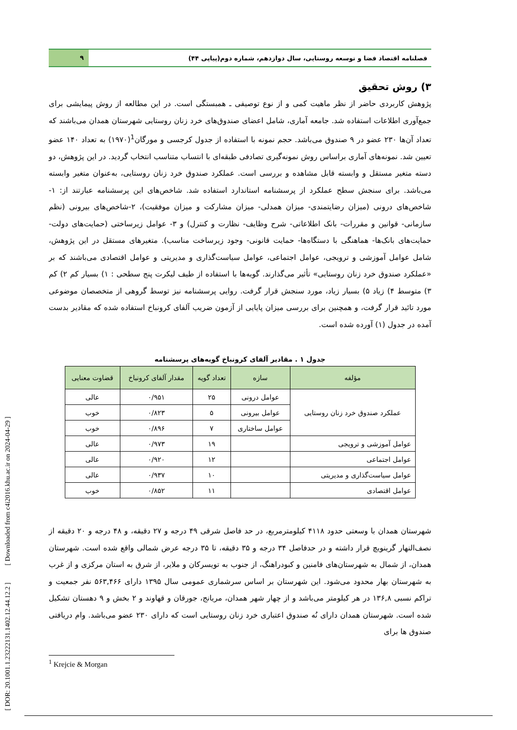فصلنامه اقتصاد فضا و توسعه روستایی، سال دوازدهم، شماره دوم(پیاپی ۴۴)
۹
۳) روش تحقیق
پژوهش کاربردی حاضر از نظر ماهیت کمی و از نوع توصیفی ـ همبستگی است. در این مطالعه از روش پیمایشی برای جمع‌آوری اطلاعات استفاده شد. جامعه آماری، شامل اعضای صندوق‌های خرد زنان روستایی شهرستان همدان می‌باشند که تعداد آن‌ها ۲۳۰ عضو در ۹ صندوق می‌باشد. حجم نمونه با استفاده از جدول کرجسی و مورگان<sup>1</sup>(۱۹۷۰) به تعداد ۱۴۰ عضو تعیین شد. نمونه‌های آماری براساس روش نمونه‌گیری تصادفی طبقه‌ای با انتساب متناسب انتخاب گردید. در این پژوهش، دو دسته متغیر مستقل و وابسته قابل مشاهده و بررسی است. عملکرد صندوق خرد زنان روستایی، به‌عنوان متغیر وابسته می‌باشد. برای سنجش سطح عملکرد از پرسشنامه استاندارد استفاده شد. شاخص‌های این پرسشنامه عبارتند از: ۱-شاخص‌های درونی (میزان رضایتمندی- میزان همدلی- میزان مشارکت و میزان موفقیت)، ۲-شاخص‌های بیرونی (نظم سازمانی- قوانین و مقررات- بانک اطلاعاتی- شرح وظایف- نظارت و کنترل) و ۳- عوامل زیرساختی (حمایت‌های دولت-حمایت‌های بانک‌ها- هماهنگی با دستگاه‌ها- حمایت قانونی- وجود زیرساخت مناسب). متغیرهای مستقل در این پژوهش، شامل عوامل آموزشی و ترویجی، عوامل اجتماعی، عوامل سیاست‌گذاری و مدیریتی و عوامل اقتصادی می‌باشند که بر «عملکرد صندوق خرد زنان روستایی» تأثیر می‌گذارند. گویه‌ها با استفاده از طیف لیکرت پنج سطحی : ۱) بسیار کم ۲) کم ۳) متوسط ۴) زیاد ۵) بسیار زیاد، مورد سنجش قرار گرفت. روایی پرسشنامه نیز توسط گروهی از متخصصان موضوعی مورد تائید قرار گرفت، و همچنین برای بررسی میزان پایایی از آزمون ضریب آلفای کرونباخ استفاده شده که مقادیر بدست آمده در جدول (۱) آورده شده است.
جدول ۱ . مقادیر آلفای کرونباخ گویه‌های پرسشنامه
| مؤلفه | سازه | تعداد گویه | مقدار آلفای کرونباخ | قضاوت معنایی |
| --- | --- | --- | --- | --- |
| عملکرد صندوق خرد زنان روستایی | عوامل درونی | ۲۵ | ۰/۹۵۱ | عالی |
| | عوامل بیرونی | ۵ | ۰/۸۲۳ | خوب |
| | عوامل ساختاری | ۷ | ۰/۸۹۶ | خوب |
| عوامل آموزشی و ترویجی | | ۱۹ | ۰/۹۷۳ | عالی |
| عوامل اجتماعی | | ۱۲ | ۰/۹۲۰ | عالی |
| عوامل سیاست‌گذاری و مدیریتی | | ۱۰ | ۰/۹۳۷ | عالی |
| عوامل اقتصادی | | ۱۱ | ۰/۸۵۲ | خوب |
شهرستان همدان با وسعتی حدود ۴۱۱۸ کیلومترمربع، در حد فاصل شرقی ۴۹ درجه و ۲۷ دقیقه، و ۴۸ درجه و ۲۰ دقیقه از نصف‌النهار گرینویچ قرار داشته و در حدفاصل ۳۴ درجه و ۳۵ دقیقه، تا ۳۵ درجه عرض شمالی واقع شده است. شهرستان همدان، از شمال به شهرستان‌های فامنین و کبودراهنگ، از جنوب به تویسرکان و ملایر، از شرق به استان مرکزی و از غرب به شهرستان بهار محدود می‌شود. این شهرستان بر اساس سرشماری عمومی سال ۱۳۹۵ دارای ۵۶۳,۴۶۶ نفر جمعیت و تراکم نسبی ۱۳۶,۸ در هر کیلومتر می‌باشد و از چهار شهر همدان، مریانج، جورقان و قهاوند و ۲ بخش و ۹ دهستان تشکیل شده است. شهرستان همدان دارای نُه صندوق اعتباری خرد زنان روستایی است که دارای ۲۳۰ عضو می‌باشد. وام دریافتی صندوق ها برای
<sup>1</sup> Krejcie & Morgan
[ DOR: 20.1001.1.23222131.1402.12.44.12.2 ] [ Downloaded from c4i2016.khu.ac.ir on 2024-04-29 ]